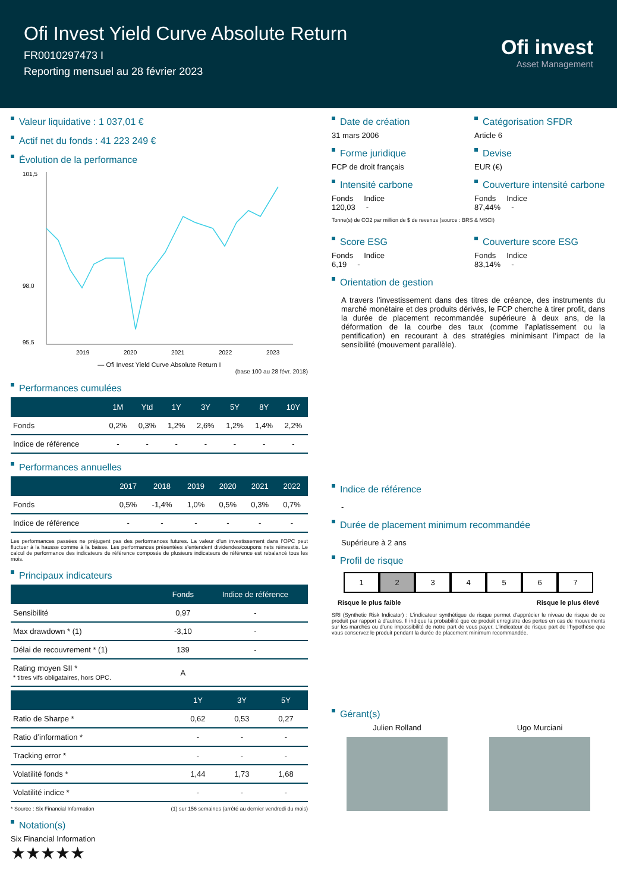Ofi Invest Yield Curve Absolute Return
FR0010297473 I
Reporting mensuel au 28 février 2023
Ofi invest
Asset Management
Valeur liquidative : 1 037,01 €
Actif net du fonds : 41 223 249 €
Évolution de la performance
101,5
98,0
95,5
2019
2020
2021
2022
2023
— Ofi Invest Yield Curve Absolute Return I
(base 100 au 28 févr. 2018)
Performances cumulées
| | 1M | Ytd | 1Y | 3Y | 5Y | 8Y | 10Y |
| --- | --- | --- | --- | --- | --- | --- | --- |
| Fonds | 0,2% | 0,3% | 1,2% | 2,6% | 1,2% | 1,4% | 2,2% |
| Indice de référence | - | - | - | - | - | - | - |
Performances annuelles
| | 2017 | 2018 | 2019 | 2020 | 2021 | 2022 |
| --- | --- | --- | --- | --- | --- | --- |
| Fonds | 0,5% | -1,4% | 1,0% | 0,5% | 0,3% | 0,7% |
| Indice de référence | - | - | - | - | - | - |
Les performances passées ne préjugent pas des performances futures. La valeur d’un investissement dans l’OPC peut fluctuer à la hausse comme à la baisse. Les performances présentées s’entendent dividendes/coupons nets réinvestis. Le calcul de performance des indicateurs de référence composés de plusieurs indicateurs de référence est rebalancé tous les mois.
Principaux indicateurs
| | Fonds | Indice de référence |
| --- | --- | --- |
| Sensibilité | 0,97 | - |
| Max drawdown * (1) | -3,10 | - |
| Délai de recouvrement * (1) | 139 | - |
| Rating moyen SII * * titres vifs obligataires, hors OPC. | A | |
| | 1Y | 3Y | 5Y |
| --- | --- | --- | --- |
| Ratio de Sharpe * | 0,62 | 0,53 | 0,27 |
| Ratio d’information * | - | - | - |
| Tracking error * | - | - | - |
| Volatilité fonds * | 1,44 | 1,73 | 1,68 |
| Volatilité indice * | - | - | - |
* Source : Six Financial Information (1) sur 156 semaines (arrêté au dernier vendredi du mois)
Notation(s)
Six Financial Information
★★★★★
Date de création
31 mars 2006
Catégorisation SFDR
Article 6
Forme juridique
FCP de droit français
Devise
EUR (€)
Intensité carbone
Fonds Indice
120,03 -
Couverture intensité carbone
Fonds Indice
87,44% -
Tonne(s) de CO2 par million de $ de revenus (source : BRS & MSCI)
Score ESG
Fonds Indice
6,19 -
Couverture score ESG
Fonds Indice
83,14% -
Orientation de gestion
A travers l’investissement dans des titres de créance, des instruments du marché monétaire et des produits dérivés, le FCP cherche à tirer profit, dans la durée de placement recommandée supérieure à deux ans, de la déformation de la courbe des taux (comme l’aplatissement ou la pentification) en recourant à des stratégies minimisant l’impact de la sensibilité (mouvement parallèle).
Indice de référence
-
Durée de placement minimum recommandée
Supérieure à 2 ans
Profil de risque
1 2 3 4 5 6 7
Risque le plus faible Risque le plus élevé
SRI (Synthetic Risk Indicator) : L’indicateur synthétique de risque permet d’apprécier le niveau de risque de ce produit par rapport à d’autres. Il indique la probabilité que ce produit enregistre des pertes en cas de mouvements sur les marchés ou d’une impossibilité de notre part de vous payer. L’indicateur de risque part de l’hypothèse que vous conservez le produit pendant la durée de placement minimum recommandée.
Gérant(s)
Julien Rolland
Ugo Murciani